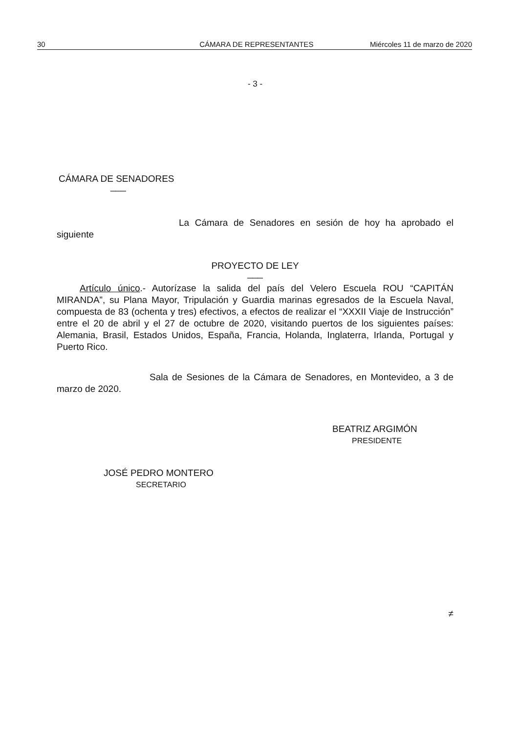30 CÁMARA DE REPRESENTANTES Miércoles 11 de marzo de 2020
- 3 -
CÁMARA DE SENADORES
___
La Cámara de Senadores en sesión de hoy ha aprobado el siguiente
PROYECTO DE LEY
___
Artículo único.- Autorízase la salida del país del Velero Escuela ROU “CAPITÁN MIRANDA”, su Plana Mayor, Tripulación y Guardia marinas egresados de la Escuela Naval, compuesta de 83 (ochenta y tres) efectivos, a efectos de realizar el “XXXII Viaje de Instrucción” entre el 20 de abril y el 27 de octubre de 2020, visitando puertos de los siguientes países: Alemania, Brasil, Estados Unidos, España, Francia, Holanda, Inglaterra, Irlanda, Portugal y Puerto Rico.
Sala de Sesiones de la Cámara de Senadores, en Montevideo, a 3 de marzo de 2020.
BEATRIZ ARGIMÓN
PRESIDENTE
JOSÉ PEDRO MONTERO
SECRETARIO
≠